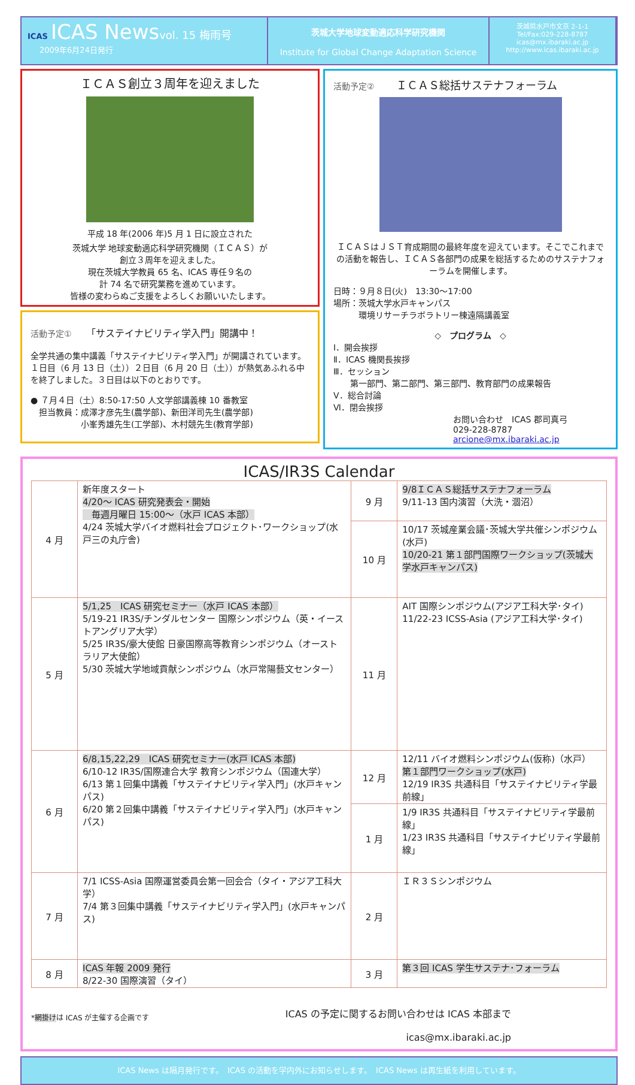ICAS ICAS News vol. 15 梅雨号
2009年6月24日発行
茨城大学地球変動適応科学研究機関
Institute for Global Change Adaptation Science
茨城県水戸市文京 2-1-1
Tel/Fax:029-228-8787
icas@mx.ibaraki.ac.jp
http://www.icas.ibaraki.ac.jp
ＩＣＡＳ創立３周年を迎えました
平成 18 年(2006 年)5 月 1 日に設立された
茨城大学 地球変動適応科学研究機関（ＩＣＡＳ）が
創立３周年を迎えました。
現在茨城大学教員 65 名、ICAS 専任９名の
計 74 名で研究業務を進めています。
皆様の変わらぬご支援をよろしくお願いいたします。
活動予定①　　「サステイナビリティ学入門」開講中！
全学共通の集中講義「サステイナビリティ学入門」が開講されています。１日目（6 月 13 日（土））２日目（6 月 20 日（土））が熱気あふれる中を終了しました。３日目は以下のとおりです。
● ７月４日（土）8:50-17:50 人文学部講義棟 10 番教室
　担当教員：成澤才彦先生(農学部)、新田洋司先生(農学部)
　　　　　　小峯秀雄先生(工学部)、木村競先生(教育学部)
活動予定②　　ＩＣＡＳ総括サステナフォーラム
ＩＣＡＳはＪＳＴ育成期間の最終年度を迎えています。そこでこれまでの活動を報告し、ＩＣＡＳ各部門の成果を総括するためのサステナフォーラムを開催します。
日時：９月８日(火)　13:30～17:00
場所：茨城大学水戸キャンパス
　　　環境リサーチラボラトリー棟遠隔講義室
◇　プログラム　◇
Ⅰ．開会挨拶
Ⅱ．ICAS 機関長挨拶
Ⅲ．セッション
　　第一部門、第二部門、第三部門、教育部門の成果報告
Ⅴ．総合討論
Ⅵ．閉会挨拶
お問い合わせ　ICAS 郡司真弓
029-228-8787 arcione@mx.ibaraki.ac.jp
ICAS/IR3S Calendar
| 4 月 | 新年度スタート 4/20～ ICAS 研究発表会・開始 毎週月曜日 15:00～（水戸 ICAS 本部） 4/24 茨城大学バイオ燃料社会プロジェクト･ワークショップ(水戸三の丸庁舎) | 9 月 | 9/8ＩＣＡＳ総括サステナフォーラム 9/11-13 国内演習（大洗・涸沼） |
| | | 10 月 | 10/17 茨城産業会議･茨城大学共催シンポジウム(水戸) 10/20-21 第１部門国際ワークショップ(茨城大学水戸キャンパス) |
| 5 月 | 5/1,25 ICAS 研究セミナー（水戸 ICAS 本部） 5/19-21 IR3S/チンダルセンター 国際シンポジウム（英・イーストアングリア大学） 5/25 IR3S/豪大使館 日豪国際高等教育シンポジウム（オーストラリア大使館） 5/30 茨城大学地域貢献シンポジウム（水戸常陽藝文センター） | 11 月 | AIT 国際シンポジウム(アジア工科大学･タイ) 11/22-23 ICSS-Asia (アジア工科大学･タイ) |
| 6 月 | 6/8,15,22,29 ICAS 研究セミナー(水戸 ICAS 本部) 6/10-12 IR3S/国際連合大学 教育シンポジウム（国連大学） 6/13 第１回集中講義「サステイナビリティ学入門」(水戸キャンパス) 6/20 第２回集中講義「サステイナビリティ学入門」(水戸キャンパス) | 12 月 | 12/11 バイオ燃料シンポジウム(仮称)（水戸） 第１部門ワークショップ(水戸) 12/19 IR3S 共通科目「サステイナビリティ学最前線」 |
| | | 1 月 | 1/9 IR3S 共通科目「サステイナビリティ学最前線」 1/23 IR3S 共通科目「サステイナビリティ学最前線」 |
| 7 月 | 7/1 ICSS-Asia 国際運営委員会第一回会合（タイ・アジア工科大学） 7/4 第３回集中講義「サステイナビリティ学入門」(水戸キャンパス) | 2 月 | ＩＲ３Ｓシンポジウム |
| 8 月 | ICAS 年報 2009 発行 8/22-30 国際演習（タイ） | 3 月 | 第３回 ICAS 学生サステナ･フォーラム |
*網掛けは ICAS が主催する企画です ICAS の予定に関するお問い合わせは ICAS 本部まで
icas@mx.ibaraki.ac.jp
ICAS News は隔月発行です。　ICAS の活動を学内外にお知らせします。　ICAS News は再生紙を利用しています。